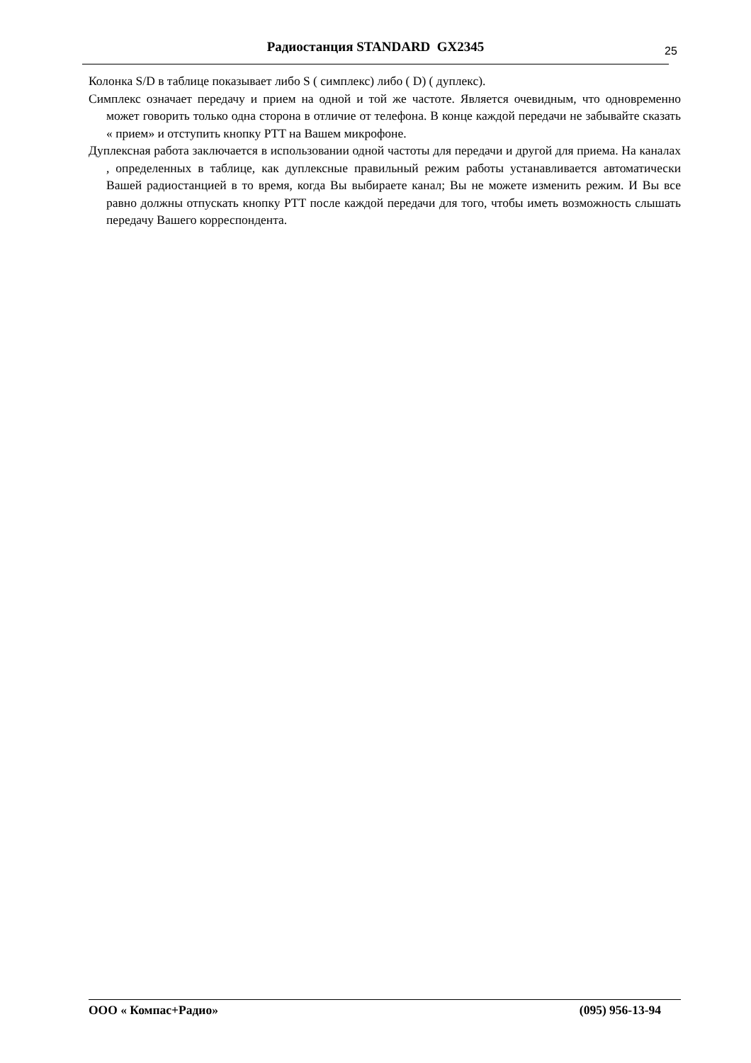Радиостанция STANDARD GX2345 25
Колонка S/D в таблице показывает либо S ( симплекс) либо ( D) ( дуплекс).
Симплекс означает передачу и прием на одной и той же частоте. Является очевидным, что одновременно может говорить только одна сторона в отличие от телефона. В конце каждой передачи не забывайте сказать « прием» и отступить кнопку PTT на Вашем микрофоне.
Дуплексная работа заключается в использовании одной частоты для передачи и другой для приема. На каналах , определенных в таблице, как дуплексные правильный режим работы устанавливается автоматически Вашей радиостанцией в то время, когда Вы выбираете канал; Вы не можете изменить режим. И Вы все равно должны отпускать кнопку PTT после каждой передачи для того, чтобы иметь возможность слышать передачу Вашего корреспондента.
ООО « Компас+Радио» (095) 956-13-94